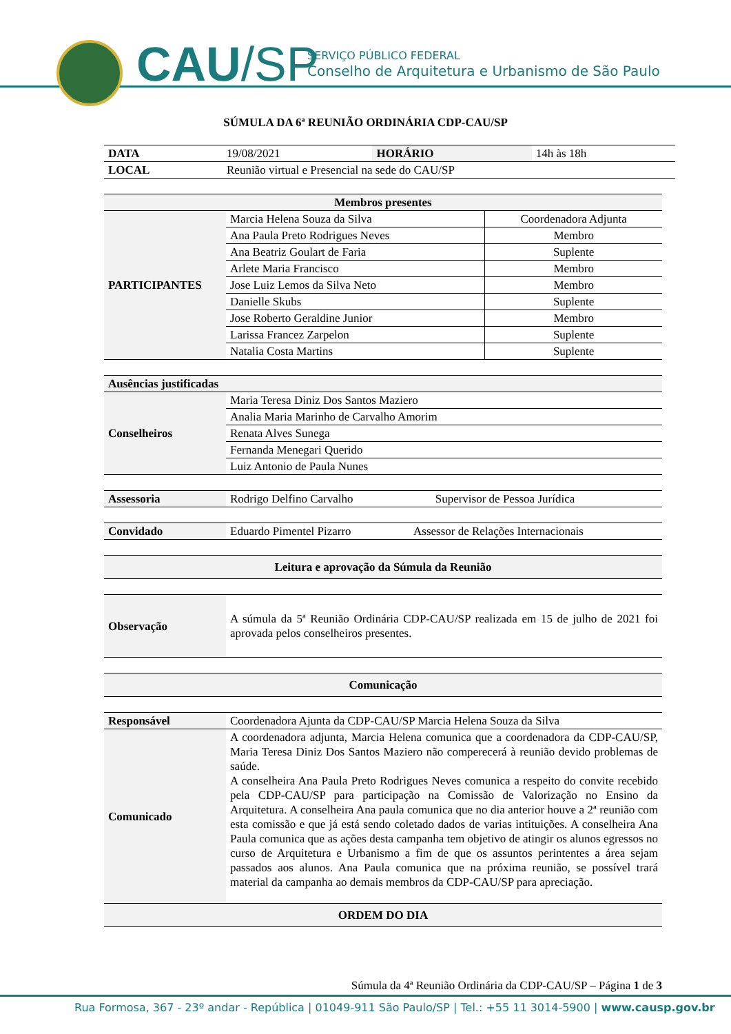CAU/SP
SERVIÇO PÚBLICO FEDERAL
Conselho de Arquitetura e Urbanismo de São Paulo
SÚMULA DA 6ª REUNIÃO ORDINÁRIA CDP-CAU/SP
| DATA | 19/08/2021 | HORÁRIO | 14h às 18h |
| LOCAL | Reunião virtual e Presencial na sede do CAU/SP | | |
| Membros presentes | | |
| --- | --- | --- |
| PARTICIPANTES | Marcia Helena Souza da Silva | Coordenadora Adjunta |
| | Ana Paula Preto Rodrigues Neves | Membro |
| | Ana Beatriz Goulart de Faria | Suplente |
| | Arlete Maria Francisco | Membro |
| | Jose Luiz Lemos da Silva Neto | Membro |
| | Danielle Skubs | Suplente |
| | Jose Roberto Geraldine Junior | Membro |
| | Larissa Francez Zarpelon | Suplente |
| | Natalia Costa Martins | Suplente |
| Ausências justificadas | |
| --- | --- |
| Conselheiros | Maria Teresa Diniz Dos Santos Maziero |
| | Analia Maria Marinho de Carvalho Amorim |
| | Renata Alves Sunega |
| | Fernanda Menegari Querido |
| | Luiz Antonio de Paula Nunes |
| Assessoria | Rodrigo Delfino Carvalho | Supervisor de Pessoa Jurídica |
| Convidado | Eduardo Pimentel Pizarro | Assessor de Relações Internacionais |
| Leitura e aprovação da Súmula da Reunião |
| --- |
| Observação | A súmula da 5ª Reunião Ordinária CDP-CAU/SP realizada em 15 de julho de 2021 foi aprovada pelos conselheiros presentes. |
| Comunicação |
| --- |
| Responsável | Coordenadora Ajunta da CDP-CAU/SP Marcia Helena Souza da Silva |
| Comunicado | A coordenadora adjunta, Marcia Helena comunica que a coordenadora da CDP-CAU/SP, Maria Teresa Diniz Dos Santos Maziero não comperecerá à reunião devido problemas de saúde. A conselheira Ana Paula Preto Rodrigues Neves comunica a respeito do convite recebido pela CDP-CAU/SP para participação na Comissão de Valorização no Ensino da Arquitetura. A conselheira Ana paula comunica que no dia anterior houve a 2ª reunião com esta comissão e que já está sendo coletado dados de varias intituições. A conselheira Ana Paula comunica que as ações desta campanha tem objetivo de atingir os alunos egressos no curso de Arquitetura e Urbanismo a fim de que os assuntos perintentes a área sejam passados aos alunos. Ana Paula comunica que na próxima reunião, se possível trará material da campanha ao demais membros da CDP-CAU/SP para apreciação. |
| ORDEM DO DIA | |
Súmula da 4ª Reunião Ordinária da CDP-CAU/SP – Página 1 de 3
Rua Formosa, 367 - 23º andar - República | 01049-911 São Paulo/SP | Tel.: +55 11 3014-5900 | www.causp.gov.br